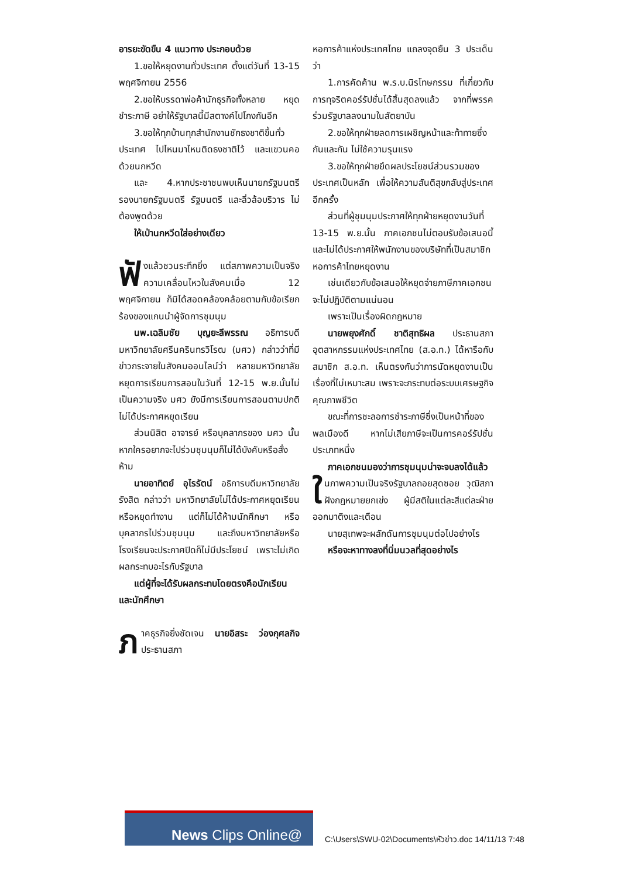อารยะขัดขืน 4 แนวทาง ประกอบด้วย
1.ขอให้หยุดงานทั่วประเทศ ตั้งแต่วันที่ 13-15 พฤศจิกายน 2556
2.ขอให้บรรดาพ่อค้านักธุรกิจทั้งหลาย หยุดชำระภาษี อย่าให้รัฐบาลนี้มีสตางค์ไปโกงกันอีก
3.ขอให้ทุกบ้านทุกสำนักงานชักธงชาติขึ้นทั่วประเทศ ไปไหนมาไหนติดธงชาติไว้ และแขวนคอด้วยนกหวีด
และ 4.หากประชาชนพบเห็นนายกรัฐมนตรี รองนายกรัฐมนตรี รัฐมนตรี และลิ่วล้อบริวาร ไม่ต้องพูดด้วย
ให้เป่านกหวีดใส่อย่างเดียว
ฟั งแล้วชวนระทึกยิ่ง แต่สภาพความเป็นจริงความเคลื่อนไหวในสังคมเมื่อ 12 พฤศจิกายน ก็มิได้สอดคล้องคล้อยตามกับข้อเรียกร้องของแกนนำผู้จัดการชุมนุม
นพ.เฉลิมชัย บุญยะลีพรรณ อธิการบดีมหาวิทยาลัยศรีนครินทรวิโรฒ (มศว) กล่าวว่าที่มีข่าวกระจายในสังคมออนไลน์ว่า หลายมหาวิทยาลัยหยุดการเรียนการสอนในวันที่ 12-15 พ.ย.นั้นไม่เป็นความจริง มศว ยังมีการเรียนการสอนตามปกติ ไม่ได้ประกาศหยุดเรียน
ส่วนนิสิต อาจารย์ หรือบุคลากรของ มศว นั้น หากใครอยากจะไปร่วมชุมนุมก็ไม่ได้บังคับหรือสั่งห้าม
นายอาทิตย์ อุไรรัตน์ อธิการบดีมหาวิทยาลัยรังสิต กล่าวว่า มหาวิทยาลัยไม่ได้ประกาศหยุดเรียน หรือหยุดทำงาน แต่ก็ไม่ได้ห้ามนักศึกษา หรือบุคลากรไปร่วมชุมนุม และถึงมหาวิทยาลัยหรือโรงเรียนจะประกาศปิดก็ไม่มีประโยชน์ เพราะไม่เกิดผลกระทบอะไรกับรัฐบาล
แต่ผู้ที่จะได้รับผลกระทบโดยตรงคือนักเรียนและนักศึกษา
ภาคธุรกิจยิ่งชัดเจน นายอิสระ ว่องกุศลกิจ ประธานสภา
หอการค้าแห่งประเทศไทย แถลงจุดยืน 3 ประเด็นว่า
1.การคัดค้าน พ.ร.บ.นิรโทษกรรม ที่เกี่ยวกับการทุจริตคอร์รัปชั่นได้สิ้นสุดลงแล้ว จากที่พรรคร่วมรัฐบาลลงนามในสัตยาบัน
2.ขอให้ทุกฝ่ายลดการเผชิญหน้าและท้าทายซึ่งกันและกัน ไม่ใช้ความรุนแรง
3.ขอให้ทุกฝ่ายยึดผลประโยชน์ส่วนรวมของประเทศเป็นหลัก เพื่อให้ความสันติสุขกลับสู่ประเทศอีกครั้ง
ส่วนที่ผู้ชุมนุมประกาศให้ทุกฝ่ายหยุดงานวันที่ 13-15 พ.ย.นั้น ภาคเอกชนไม่ตอบรับข้อเสนอนี้ และไม่ได้ประกาศให้พนักงานของบริษัทที่เป็นสมาชิกหอการค้าไทยหยุดงาน
เช่นเดียวกับข้อเสนอให้หยุดจ่ายภาษีภาคเอกชนจะไม่ปฏิบัติตามแน่นอน
เพราะเป็นเรื่องผิดกฎหมาย
นายพยุงศักดิ์ ชาติสุทธิผล ประธานสภาอุตสาหกรรมแห่งประเทศไทย (ส.อ.ท.) ได้หารือกับสมาชิก ส.อ.ท. เห็นตรงกันว่าการนัดหยุดงานเป็นเรื่องที่ไม่เหมาะสม เพราะจะกระทบต่อระบบเศรษฐกิจ คุณภาพชีวิต
ขณะที่การชะลอการชำระภาษีซึ่งเป็นหน้าที่ของพลเมืองดี หากไม่เสียภาษีจะเป็นการคอร์รัปชั่นประเภทหนึ่ง
ภาคเอกชนมองว่าการชุมนุมน่าจะจบลงได้แล้ว
ในภาพความเป็นจริงรัฐบาลถอยสุดซอย วุฒิสภาฝังกฎหมายยกเข่ง ผู้มีสติในแต่ละสีแต่ละฝ่ายออกมาติงและเตือน
นายสุเทพจะผลักดันการชุมนุมต่อไปอย่างไร
หรือจะหาทางลงที่นิ่มนวลที่สุดอย่างไร
News Clips Online@
C:\Users\SWU-02\Documents\หัวข่าว.doc 14/11/13 7:48